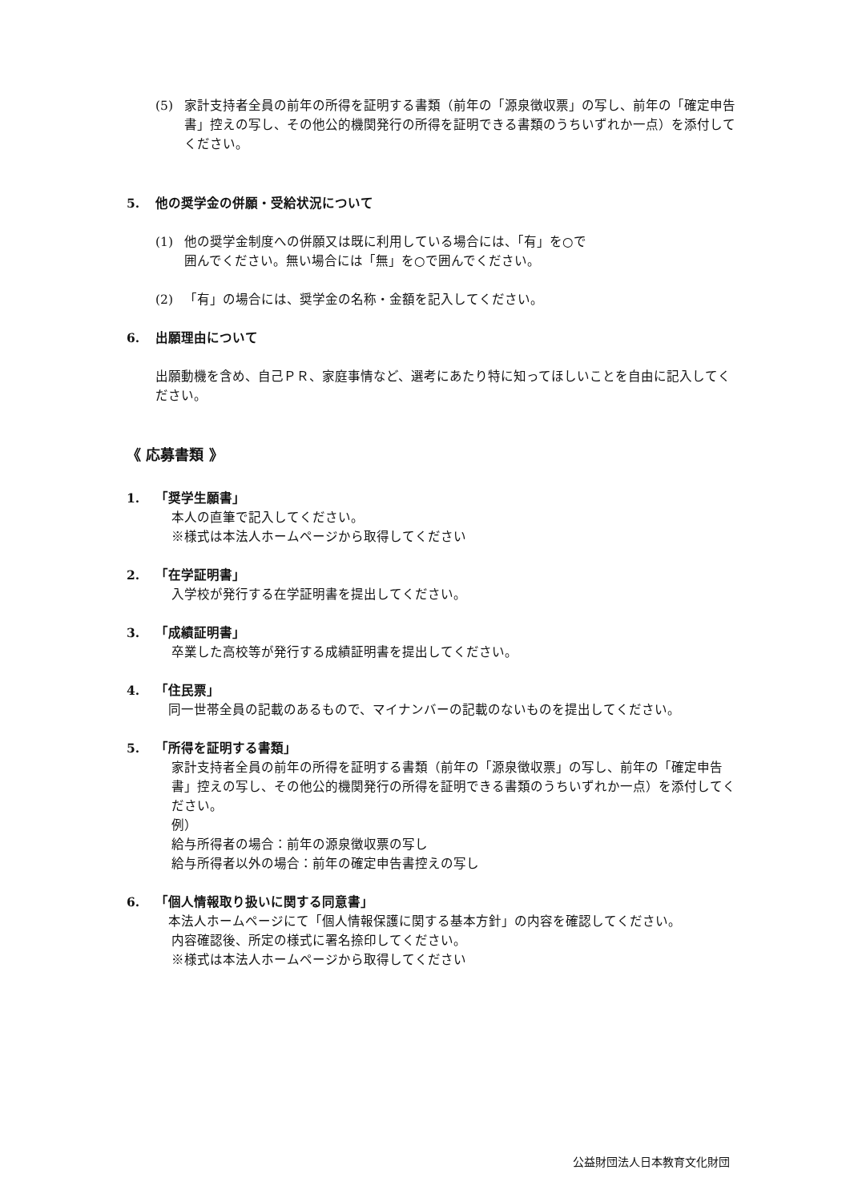(5) 家計支持者全員の前年の所得を証明する書類（前年の「源泉徴収票」の写し、前年の「確定申告書」控えの写し、その他公的機関発行の所得を証明できる書類のうちいずれか一点）を添付してください。
5. 他の奨学金の併願・受給状況について
(1) 他の奨学金制度への併願又は既に利用している場合には、「有」を○で
囲んでください。無い場合には「無」を○で囲んでください。
(2) 「有」の場合には、奨学金の名称・金額を記入してください。
6. 出願理由について
出願動機を含め、自己ＰＲ、家庭事情など、選考にあたり特に知ってほしいことを自由に記入してください。
《 応募書類 》
1. 「奨学生願書」
本人の直筆で記入してください。
※様式は本法人ホームページから取得してください
2. 「在学証明書」
入学校が発行する在学証明書を提出してください。
3. 「成績証明書」
卒業した高校等が発行する成績証明書を提出してください。
4. 「住民票」
　同一世帯全員の記載のあるもので、マイナンバーの記載のないものを提出してください。
5. 「所得を証明する書類」
家計支持者全員の前年の所得を証明する書類（前年の「源泉徴収票」の写し、前年の「確定申告書」控えの写し、その他公的機関発行の所得を証明できる書類のうちいずれか一点）を添付してください。
例）
給与所得者の場合：前年の源泉徴収票の写し
給与所得者以外の場合：前年の確定申告書控えの写し
6. 「個人情報取り扱いに関する同意書」
　本法人ホームページにて「個人情報保護に関する基本方針」の内容を確認してください。
内容確認後、所定の様式に署名捺印してください。
※様式は本法人ホームページから取得してください
公益財団法人日本教育文化財団